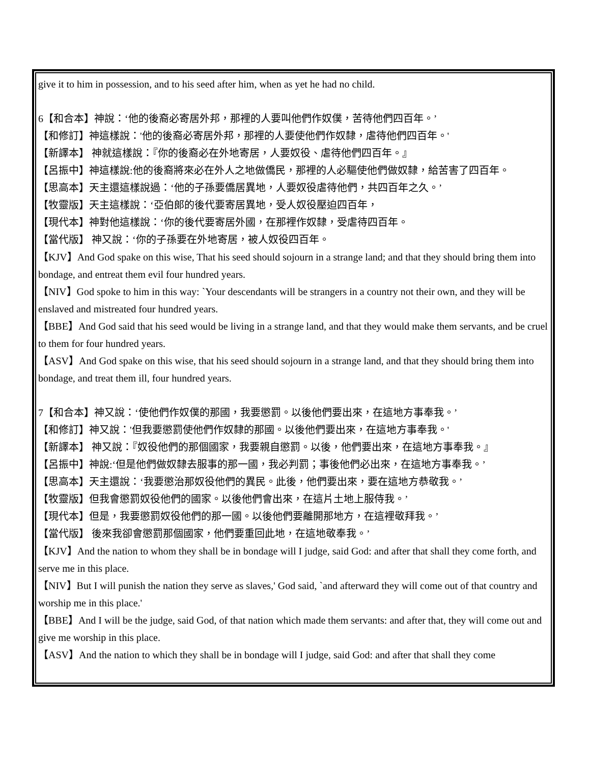give it to him in possession, and to his seed after him, when as yet he had no child.
6【和合本】神說：‘他的後裔必寄居外邦，那裡的人要叫他們作奴僕，苦待他們四百年。’
【和修訂】神這樣說：'他的後裔必寄居外邦，那裡的人要使他們作奴隸，虐待他們四百年。'
【新譯本】 神就這樣說：『你的後裔必在外地寄居，人要奴役、虐待他們四百年。』
【呂振中】神這樣說:他的後裔將來必在外人之地做僑民，那裡的人必驅使他們做奴隸，給苦害了四百年。
【思高本】天主還這樣說過：‘他的子孫要僑居異地，人要奴役虐待他們，共四百年之久。’
【牧靈版】天主這樣說：‘亞伯郎的後代要寄居異地，受人奴役壓迫四百年，
【現代本】神對他這樣說：‘你的後代要寄居外國，在那裡作奴隸，受虐待四百年。
【當代版】 神又說：‘你的子孫要在外地寄居，被人奴役四百年。
【KJV】And God spake on this wise, That his seed should sojourn in a strange land; and that they should bring them into bondage, and entreat them evil four hundred years.
【NIV】God spoke to him in this way: `Your descendants will be strangers in a country not their own, and they will be enslaved and mistreated four hundred years.
【BBE】And God said that his seed would be living in a strange land, and that they would make them servants, and be cruel to them for four hundred years.
【ASV】And God spake on this wise, that his seed should sojourn in a strange land, and that they should bring them into bondage, and treat them ill, four hundred years.
7【和合本】神又說：‘使他們作奴僕的那國，我要懲罰。以後他們要出來，在這地方事奉我。’
【和修訂】神又說：'但我要懲罰使他們作奴隸的那國。以後他們要出來，在這地方事奉我。'
【新譯本】 神又說：『奴役他們的那個國家，我要親自懲罰。以後，他們要出來，在這地方事奉我。』
【呂振中】神說:‘但是他們做奴隸去服事的那一國，我必判罰；事後他們必出來，在這地方事奉我。’
【思高本】天主還說：‘我要懲治那奴役他們的異民。此後，他們要出來，要在這地方恭敬我。’
【牧靈版】但我會懲罰奴役他們的國家。以後他們會出來，在這片土地上服侍我。’
【現代本】但是，我要懲罰奴役他們的那一國。以後他們要離開那地方，在這裡敬拜我。’
【當代版】 後來我卻會懲罰那個國家，他們要重回此地，在這地敬奉我。’
【KJV】And the nation to whom they shall be in bondage will I judge, said God: and after that shall they come forth, and serve me in this place.
【NIV】But I will punish the nation they serve as slaves,' God said, `and afterward they will come out of that country and worship me in this place.'
【BBE】And I will be the judge, said God, of that nation which made them servants: and after that, they will come out and give me worship in this place.
【ASV】And the nation to which they shall be in bondage will I judge, said God: and after that shall they come